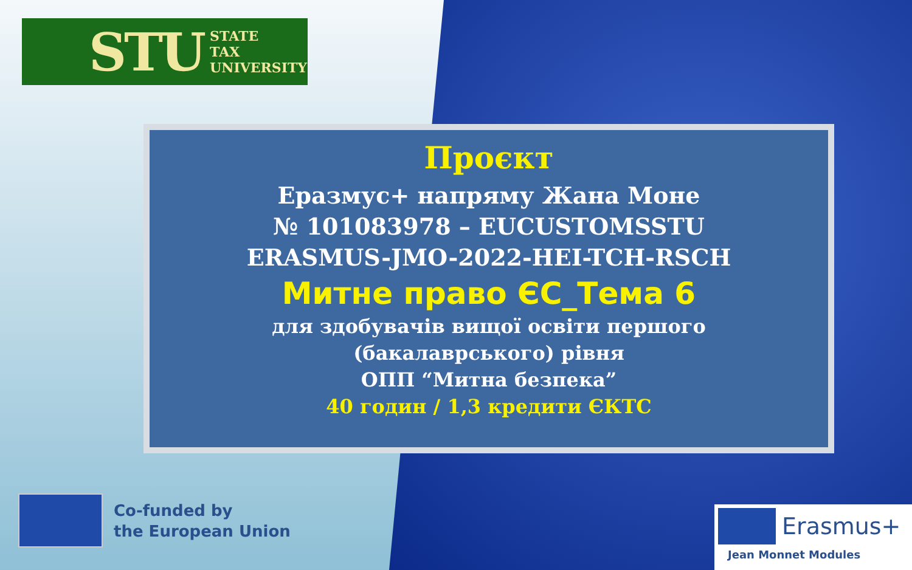STU STATE
TAX
UNIVERSITY
Проєкт
Еразмус+ напряму Жана Моне
№ 101083978 – EUCUSTOMSSTU
ERASMUS-JMO-2022-HEI-TCH-RSCH
Митне право ЄС_Тема 6
для здобувачів вищої освіти першого
(бакалаврського) рівня
ОПП “Митна безпека”
40 годин / 1,3 кредити ЄКТС
Co-funded by
the European Union
Erasmus+
Jean Monnet Modules